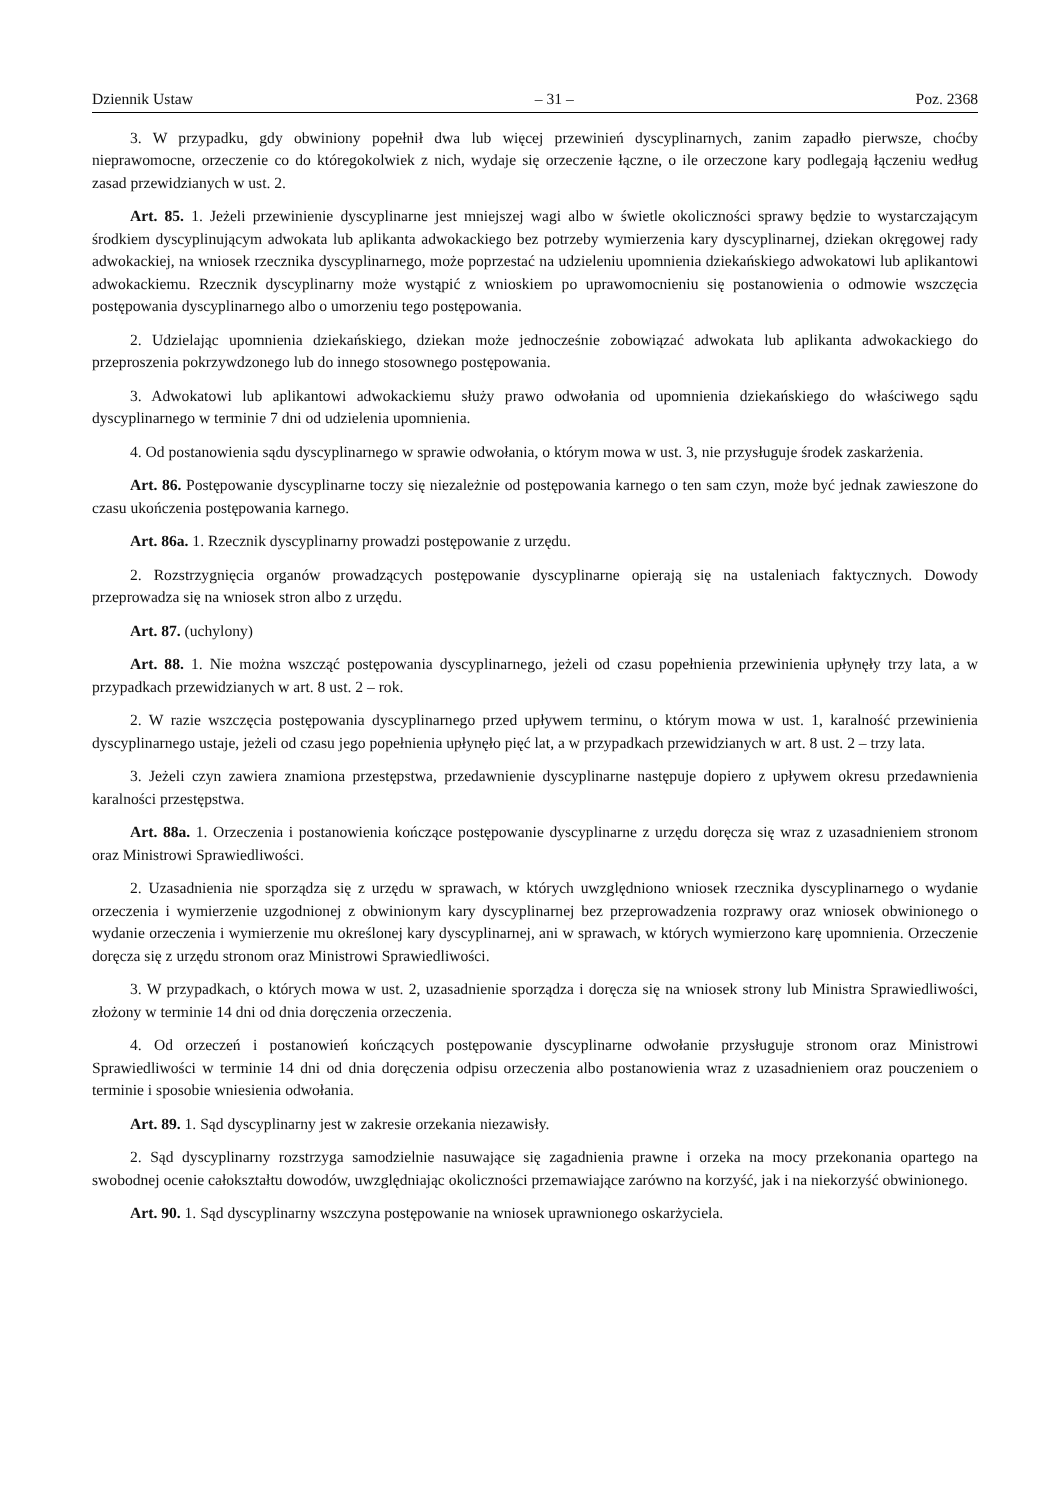Dziennik Ustaw – 31 – Poz. 2368
3. W przypadku, gdy obwiniony popełnił dwa lub więcej przewinień dyscyplinarnych, zanim zapadło pierwsze, choćby nieprawomocne, orzeczenie co do któregokolwiek z nich, wydaje się orzeczenie łączne, o ile orzeczone kary podlegają łączeniu według zasad przewidzianych w ust. 2.
Art. 85. 1. Jeżeli przewinienie dyscyplinarne jest mniejszej wagi albo w świetle okoliczności sprawy będzie to wystarczającym środkiem dyscyplinującym adwokata lub aplikanta adwokackiego bez potrzeby wymierzenia kary dyscyplinarnej, dziekan okręgowej rady adwokackiej, na wniosek rzecznika dyscyplinarnego, może poprzestać na udzieleniu upomnienia dziekańskiego adwokatowi lub aplikantowi adwokackiemu. Rzecznik dyscyplinarny może wystąpić z wnioskiem po uprawomocnieniu się postanowienia o odmowie wszczęcia postępowania dyscyplinarnego albo o umorzeniu tego postępowania.
2. Udzielając upomnienia dziekańskiego, dziekan może jednocześnie zobowiązać adwokata lub aplikanta adwokackiego do przeproszenia pokrzywdzonego lub do innego stosownego postępowania.
3. Adwokatowi lub aplikantowi adwokackiemu służy prawo odwołania od upomnienia dziekańskiego do właściwego sądu dyscyplinarnego w terminie 7 dni od udzielenia upomnienia.
4. Od postanowienia sądu dyscyplinarnego w sprawie odwołania, o którym mowa w ust. 3, nie przysługuje środek zaskarżenia.
Art. 86. Postępowanie dyscyplinarne toczy się niezależnie od postępowania karnego o ten sam czyn, może być jednak zawieszone do czasu ukończenia postępowania karnego.
Art. 86a. 1. Rzecznik dyscyplinarny prowadzi postępowanie z urzędu.
2. Rozstrzygnięcia organów prowadzących postępowanie dyscyplinarne opierają się na ustaleniach faktycznych. Dowody przeprowadza się na wniosek stron albo z urzędu.
Art. 87. (uchylony)
Art. 88. 1. Nie można wszcząć postępowania dyscyplinarnego, jeżeli od czasu popełnienia przewinienia upłynęły trzy lata, a w przypadkach przewidzianych w art. 8 ust. 2 – rok.
2. W razie wszczęcia postępowania dyscyplinarnego przed upływem terminu, o którym mowa w ust. 1, karalność przewinienia dyscyplinarnego ustaje, jeżeli od czasu jego popełnienia upłynęło pięć lat, a w przypadkach przewidzianych w art. 8 ust. 2 – trzy lata.
3. Jeżeli czyn zawiera znamiona przestępstwa, przedawnienie dyscyplinarne następuje dopiero z upływem okresu przedawnienia karalności przestępstwa.
Art. 88a. 1. Orzeczenia i postanowienia kończące postępowanie dyscyplinarne z urzędu doręcza się wraz z uzasadnieniem stronom oraz Ministrowi Sprawiedliwości.
2. Uzasadnienia nie sporządza się z urzędu w sprawach, w których uwzględniono wniosek rzecznika dyscyplinarnego o wydanie orzeczenia i wymierzenie uzgodnionej z obwinionym kary dyscyplinarnej bez przeprowadzenia rozprawy oraz wniosek obwinionego o wydanie orzeczenia i wymierzenie mu określonej kary dyscyplinarnej, ani w sprawach, w których wymierzono karę upomnienia. Orzeczenie doręcza się z urzędu stronom oraz Ministrowi Sprawiedliwości.
3. W przypadkach, o których mowa w ust. 2, uzasadnienie sporządza i doręcza się na wniosek strony lub Ministra Sprawiedliwości, złożony w terminie 14 dni od dnia doręczenia orzeczenia.
4. Od orzeczeń i postanowień kończących postępowanie dyscyplinarne odwołanie przysługuje stronom oraz Ministrowi Sprawiedliwości w terminie 14 dni od dnia doręczenia odpisu orzeczenia albo postanowienia wraz z uzasadnieniem oraz pouczeniem o terminie i sposobie wniesienia odwołania.
Art. 89. 1. Sąd dyscyplinarny jest w zakresie orzekania niezawisły.
2. Sąd dyscyplinarny rozstrzyga samodzielnie nasuwające się zagadnienia prawne i orzeka na mocy przekonania opartego na swobodnej ocenie całokształtu dowodów, uwzględniając okoliczności przemawiające zarówno na korzyść, jak i na niekorzyść obwinionego.
Art. 90. 1. Sąd dyscyplinarny wszczyna postępowanie na wniosek uprawnionego oskarżyciela.